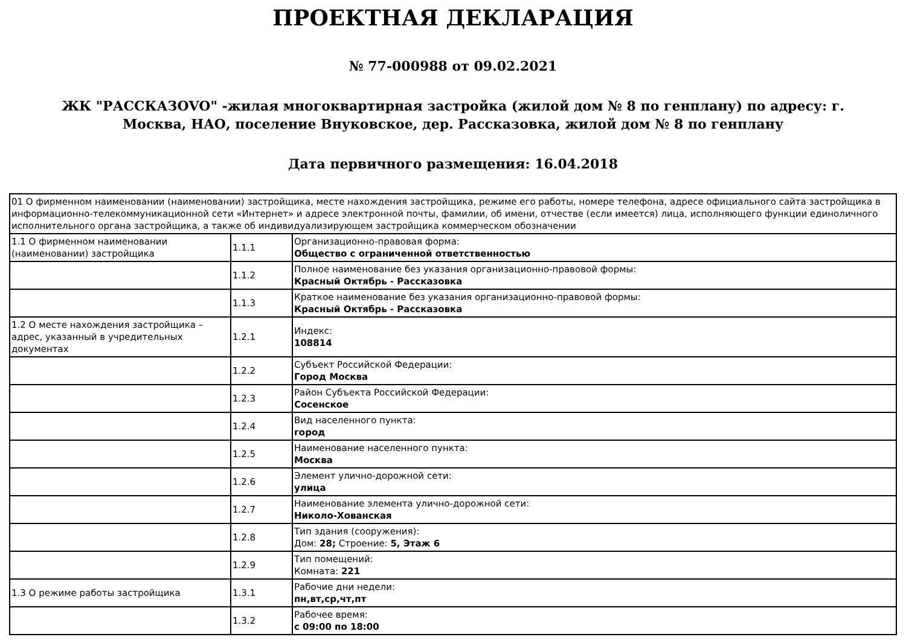ПРОЕКТНАЯ ДЕКЛАРАЦИЯ
№ 77-000988 от 09.02.2021
ЖК "РАССКАЗОVO" -жилая многоквартирная застройка (жилой дом № 8 по генплану) по адресу: г. Москва, НАО, поселение Внуковское, дер. Рассказовка, жилой дом № 8 по генплану
Дата первичного размещения: 16.04.2018
| 01 О фирменном наименовании (наименовании) застройщика, месте нахождения застройщика, режиме его работы, номере телефона, адресе официального сайта застройщика в информационно-телекоммуникационной сети «Интернет» и адресе электронной почты, фамилии, об имени, отчестве (если имеется) лица, исполняющего функции единоличного исполнительного органа застройщика, а также об индивидуализирующем застройщика коммерческом обозначении | | |
| 1.1 О фирменном наименовании (наименовании) застройщика | 1.1.1 | Организационно-правовая форма: Общество с ограниченной ответственностью |
| | 1.1.2 | Полное наименование без указания организационно-правовой формы: Красный Октябрь - Рассказовка |
| | 1.1.3 | Краткое наименование без указания организационно-правовой формы: Красный Октябрь - Рассказовка |
| 1.2 О месте нахождения застройщика – адрес, указанный в учредительных документах | 1.2.1 | Индекс: 108814 |
| | 1.2.2 | Субъект Российской Федерации: Город Москва |
| | 1.2.3 | Район Субъекта Российской Федерации: Сосенское |
| | 1.2.4 | Вид населенного пункта: город |
| | 1.2.5 | Наименование населенного пункта: Москва |
| | 1.2.6 | Элемент улично-дорожной сети: улица |
| | 1.2.7 | Наименование элемента улично-дорожной сети: Николо-Хованская |
| | 1.2.8 | Тип здания (сооружения): Дом: 28; Строение: 5, Этаж 6 |
| | 1.2.9 | Тип помещений: Комната: 221 |
| 1.3 О режиме работы застройщика | 1.3.1 | Рабочие дни недели: пн,вт,ср,чт,пт |
| | 1.3.2 | Рабочее время: с 09:00 по 18:00 |